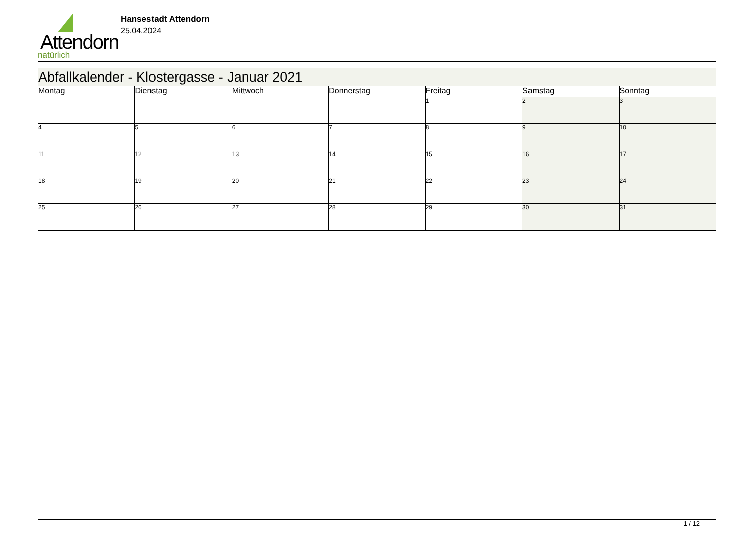Attendorn
natürlich
Hansestadt Attendorn
25.04.2024
| Abfallkalender - Klostergasse - Januar 2021 | | | | | | |
| --- | --- | --- | --- | --- | --- | --- |
| Montag | Dienstag | Mittwoch | Donnerstag | Freitag | Samstag | Sonntag |
| | | | | 1 | 2 | 3 |
| 4 | 5 | 6 | 7 | 8 | 9 | 10 |
| 11 | 12 | 13 | 14 | 15 | 16 | 17 |
| 18 | 19 | 20 | 21 | 22 | 23 | 24 |
| 25 | 26 | 27 | 28 | 29 | 30 | 31 |
1 / 12